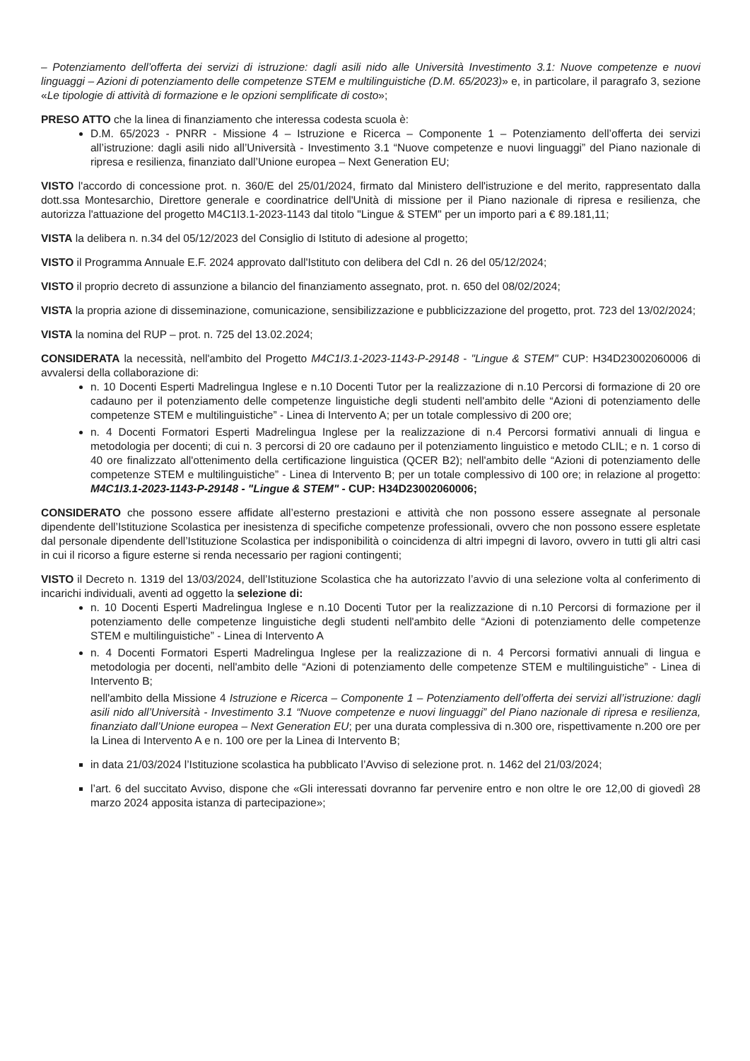– Potenziamento dell’offerta dei servizi di istruzione: dagli asili nido alle Università Investimento 3.1: Nuove competenze e nuovi linguaggi – Azioni di potenziamento delle competenze STEM e multilinguistiche (D.M. 65/2023)» e, in particolare, il paragrafo 3, sezione «Le tipologie di attività di formazione e le opzioni semplificate di costo»;
PRESO ATTO che la linea di finanziamento che interessa codesta scuola è:
D.M. 65/2023 - PNRR - Missione 4 – Istruzione e Ricerca – Componente 1 – Potenziamento dell’offerta dei servizi all’istruzione: dagli asili nido all’Università - Investimento 3.1 “Nuove competenze e nuovi linguaggi” del Piano nazionale di ripresa e resilienza, finanziato dall’Unione europea – Next Generation EU;
VISTO l'accordo di concessione prot. n. 360/E del 25/01/2024, firmato dal Ministero dell'istruzione e del merito, rappresentato dalla dott.ssa Montesarchio, Direttore generale e coordinatrice dell'Unità di missione per il Piano nazionale di ripresa e resilienza, che autorizza l'attuazione del progetto M4C1I3.1-2023-1143 dal titolo "Lingue & STEM" per un importo pari a € 89.181,11;
VISTA la delibera n. n.34 del 05/12/2023 del Consiglio di Istituto di adesione al progetto;
VISTO il Programma Annuale E.F. 2024 approvato dall'Istituto con delibera del CdI n. 26 del 05/12/2024;
VISTO il proprio decreto di assunzione a bilancio del finanziamento assegnato, prot. n. 650 del 08/02/2024;
VISTA la propria azione di disseminazione, comunicazione, sensibilizzazione e pubblicizzazione del progetto, prot. 723 del 13/02/2024;
VISTA la nomina del RUP – prot. n. 725 del 13.02.2024;
CONSIDERATA la necessità, nell'ambito del Progetto M4C1I3.1-2023-1143-P-29148 - "Lingue & STEM" CUP: H34D23002060006 di avvalersi della collaborazione di:
n. 10 Docenti Esperti Madrelingua Inglese e n.10 Docenti Tutor per la realizzazione di n.10 Percorsi di formazione di 20 ore cadauno per il potenziamento delle competenze linguistiche degli studenti nell'ambito delle “Azioni di potenziamento delle competenze STEM e multilinguistiche” - Linea di Intervento A; per un totale complessivo di 200 ore;
n. 4 Docenti Formatori Esperti Madrelingua Inglese per la realizzazione di n.4 Percorsi formativi annuali di lingua e metodologia per docenti; di cui n. 3 percorsi di 20 ore cadauno per il potenziamento linguistico e metodo CLIL; e n. 1 corso di 40 ore finalizzato all'ottenimento della certificazione linguistica (QCER B2); nell'ambito delle “Azioni di potenziamento delle competenze STEM e multilinguistiche” - Linea di Intervento B; per un totale complessivo di 100 ore; in relazione al progetto: M4C1I3.1-2023-1143-P-29148 - "Lingue & STEM" - CUP: H34D23002060006;
CONSIDERATO che possono essere affidate all’esterno prestazioni e attività che non possono essere assegnate al personale dipendente dell’Istituzione Scolastica per inesistenza di specifiche competenze professionali, ovvero che non possono essere espletate dal personale dipendente dell’Istituzione Scolastica per indisponibilità o coincidenza di altri impegni di lavoro, ovvero in tutti gli altri casi in cui il ricorso a figure esterne si renda necessario per ragioni contingenti;
VISTO il Decreto n. 1319 del 13/03/2024, dell’Istituzione Scolastica che ha autorizzato l’avvio di una selezione volta al conferimento di incarichi individuali, aventi ad oggetto la selezione di:
n. 10 Docenti Esperti Madrelingua Inglese e n.10 Docenti Tutor per la realizzazione di n.10 Percorsi di formazione per il potenziamento delle competenze linguistiche degli studenti nell'ambito delle “Azioni di potenziamento delle competenze STEM e multilinguistiche” - Linea di Intervento A
n. 4 Docenti Formatori Esperti Madrelingua Inglese per la realizzazione di n. 4 Percorsi formativi annuali di lingua e metodologia per docenti, nell'ambito delle “Azioni di potenziamento delle competenze STEM e multilinguistiche” - Linea di Intervento B;
nell'ambito della Missione 4 Istruzione e Ricerca – Componente 1 – Potenziamento dell’offerta dei servizi all’istruzione: dagli asili nido all’Università - Investimento 3.1 “Nuove competenze e nuovi linguaggi” del Piano nazionale di ripresa e resilienza, finanziato dall’Unione europea – Next Generation EU; per una durata complessiva di n.300 ore, rispettivamente n.200 ore per la Linea di Intervento A e n. 100 ore per la Linea di Intervento B;
in data 21/03/2024 l’Istituzione scolastica ha pubblicato l’Avviso di selezione prot. n. 1462 del 21/03/2024;
l’art. 6 del succitato Avviso, dispone che «Gli interessati dovranno far pervenire entro e non oltre le ore 12,00 di giovedì 28 marzo 2024 apposita istanza di partecipazione»;